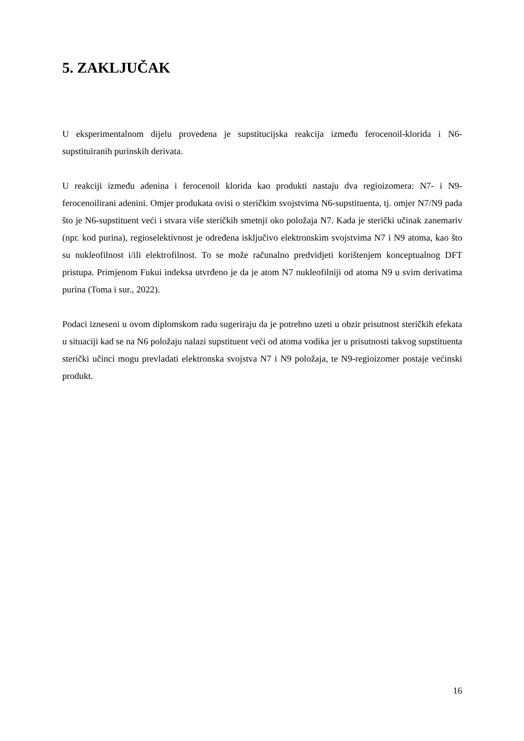5. ZAKLJUČAK
U eksperimentalnom dijelu provedena je supstitucijska reakcija između ferocenoil-klorida i N6-supstituiranih purinskih derivata.
U reakciji između adenina i ferocenoil klorida kao produkti nastaju dva regioizomera: N7- i N9-ferocenoilirani adenini. Omjer produkata ovisi o steričkim svojstvima N6-supstituenta, tj. omjer N7/N9 pada što je N6-supstituent veći i stvara više steričkih smetnji oko položaja N7. Kada je sterički učinak zanemariv (npr. kod purina), regioselektivnost je određena isključivo elektronskim svojstvima N7 i N9 atoma, kao što su nukleofilnost i/ili elektrofilnost. To se može računalno predvidjeti korištenjem konceptualnog DFT pristupa. Primjenom Fukui indeksa utvrđeno je da je atom N7 nukleofilniji od atoma N9 u svim derivatima purina (Toma i sur., 2022).
Podaci izneseni u ovom diplomskom radu sugeriraju da je potrebno uzeti u obzir prisutnost steričkih efekata u situaciji kad se na N6 položaju nalazi supstituent veći od atoma vodika jer u prisutnosti takvog supstituenta sterički učinci mogu prevladati elektronska svojstva N7 i N9 položaja, te N9-regioizomer postaje većinski produkt.
16